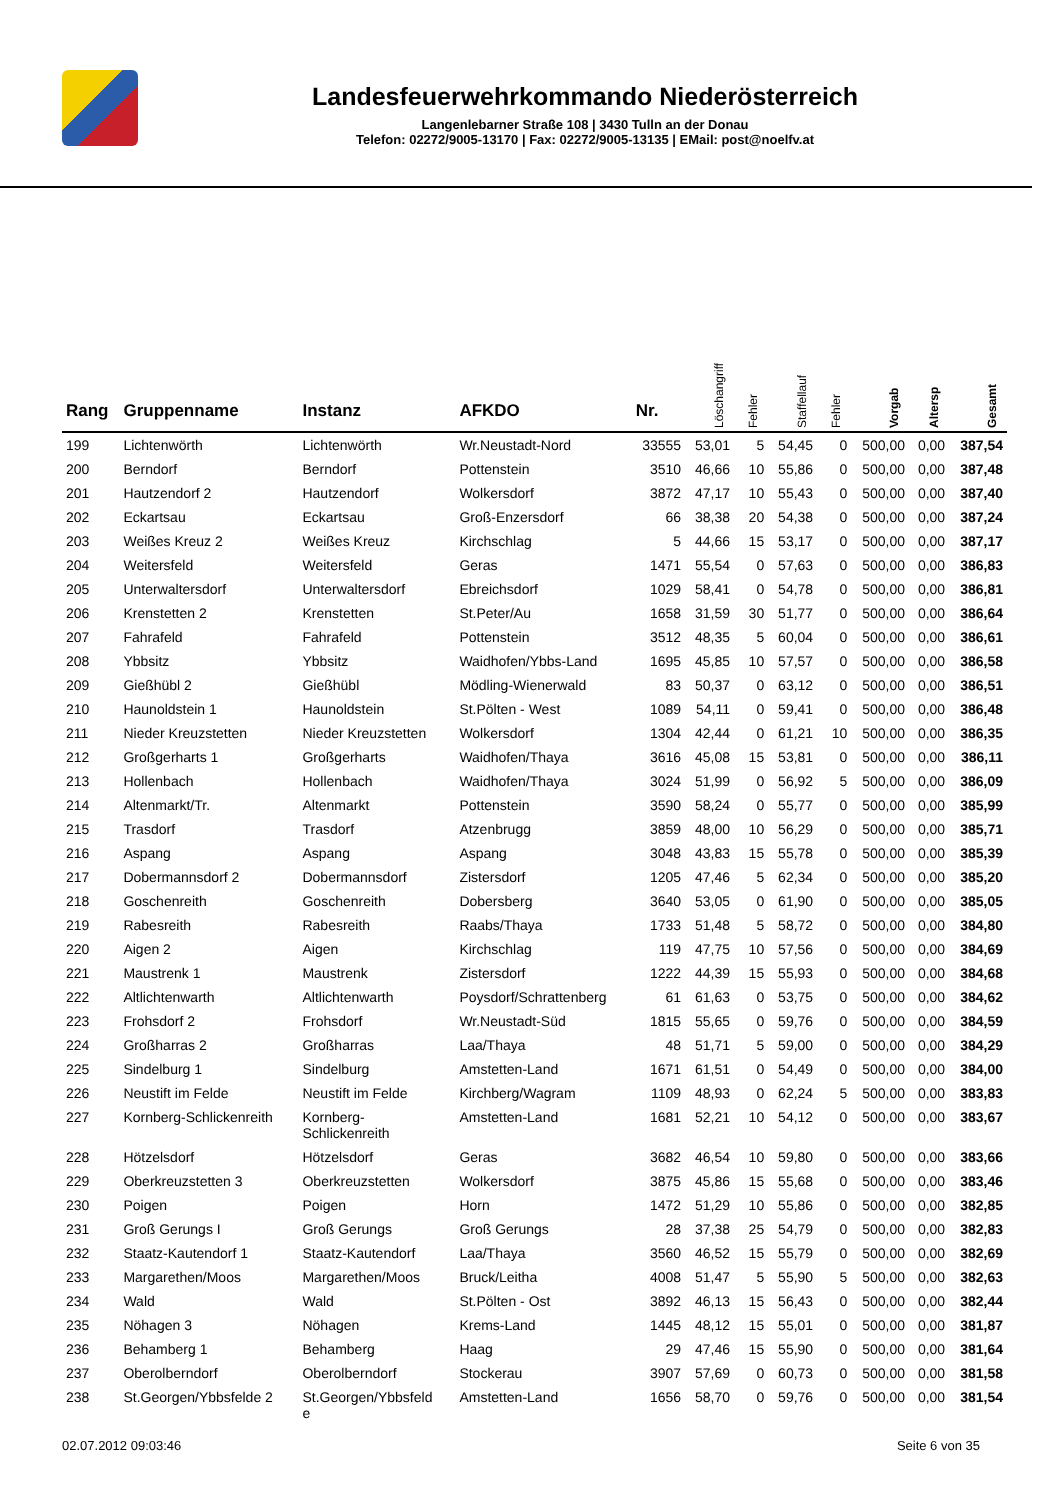Landesfeuerwehrkommando Niederösterreich
Langenlebarner Straße 108 | 3430 Tulln an der Donau
Telefon: 02272/9005-13170 | Fax: 02272/9005-13135 | EMail: post@noelfv.at
| Rang | Gruppenname | Instanz | AFKDO | Nr. | Löschangriff | Fehler | Staffellauf | Fehler | Vorgab | Altersp | Gesamt |
| --- | --- | --- | --- | --- | --- | --- | --- | --- | --- | --- | --- |
| 199 | Lichtenwörth | Lichtenwörth | Wr.Neustadt-Nord | 33555 | 53,01 | 5 | 54,45 | 0 | 500,00 | 0,00 | 387,54 |
| 200 | Berndorf | Berndorf | Pottenstein | 3510 | 46,66 | 10 | 55,86 | 0 | 500,00 | 0,00 | 387,48 |
| 201 | Hautzendorf 2 | Hautzendorf | Wolkersdorf | 3872 | 47,17 | 10 | 55,43 | 0 | 500,00 | 0,00 | 387,40 |
| 202 | Eckartsau | Eckartsau | Groß-Enzersdorf | 66 | 38,38 | 20 | 54,38 | 0 | 500,00 | 0,00 | 387,24 |
| 203 | Weißes Kreuz 2 | Weißes Kreuz | Kirchschlag | 5 | 44,66 | 15 | 53,17 | 0 | 500,00 | 0,00 | 387,17 |
| 204 | Weitersfeld | Weitersfeld | Geras | 1471 | 55,54 | 0 | 57,63 | 0 | 500,00 | 0,00 | 386,83 |
| 205 | Unterwaltersdorf | Unterwaltersdorf | Ebreichsdorf | 1029 | 58,41 | 0 | 54,78 | 0 | 500,00 | 0,00 | 386,81 |
| 206 | Krenstetten 2 | Krenstetten | St.Peter/Au | 1658 | 31,59 | 30 | 51,77 | 0 | 500,00 | 0,00 | 386,64 |
| 207 | Fahrafeld | Fahrafeld | Pottenstein | 3512 | 48,35 | 5 | 60,04 | 0 | 500,00 | 0,00 | 386,61 |
| 208 | Ybbsitz | Ybbsitz | Waidhofen/Ybbs-Land | 1695 | 45,85 | 10 | 57,57 | 0 | 500,00 | 0,00 | 386,58 |
| 209 | Gießhübl 2 | Gießhübl | Mödling-Wienerwald | 83 | 50,37 | 0 | 63,12 | 0 | 500,00 | 0,00 | 386,51 |
| 210 | Haunoldstein 1 | Haunoldstein | St.Pölten - West | 1089 | 54,11 | 0 | 59,41 | 0 | 500,00 | 0,00 | 386,48 |
| 211 | Nieder Kreuzstetten | Nieder Kreuzstetten | Wolkersdorf | 1304 | 42,44 | 0 | 61,21 | 10 | 500,00 | 0,00 | 386,35 |
| 212 | Großgerharts 1 | Großgerharts | Waidhofen/Thaya | 3616 | 45,08 | 15 | 53,81 | 0 | 500,00 | 0,00 | 386,11 |
| 213 | Hollenbach | Hollenbach | Waidhofen/Thaya | 3024 | 51,99 | 0 | 56,92 | 5 | 500,00 | 0,00 | 386,09 |
| 214 | Altenmarkt/Tr. | Altenmarkt | Pottenstein | 3590 | 58,24 | 0 | 55,77 | 0 | 500,00 | 0,00 | 385,99 |
| 215 | Trasdorf | Trasdorf | Atzenbrugg | 3859 | 48,00 | 10 | 56,29 | 0 | 500,00 | 0,00 | 385,71 |
| 216 | Aspang | Aspang | Aspang | 3048 | 43,83 | 15 | 55,78 | 0 | 500,00 | 0,00 | 385,39 |
| 217 | Dobermannsdorf 2 | Dobermannsdorf | Zistersdorf | 1205 | 47,46 | 5 | 62,34 | 0 | 500,00 | 0,00 | 385,20 |
| 218 | Goschenreith | Goschenreith | Dobersberg | 3640 | 53,05 | 0 | 61,90 | 0 | 500,00 | 0,00 | 385,05 |
| 219 | Rabesreith | Rabesreith | Raabs/Thaya | 1733 | 51,48 | 5 | 58,72 | 0 | 500,00 | 0,00 | 384,80 |
| 220 | Aigen 2 | Aigen | Kirchschlag | 119 | 47,75 | 10 | 57,56 | 0 | 500,00 | 0,00 | 384,69 |
| 221 | Maustrenk 1 | Maustrenk | Zistersdorf | 1222 | 44,39 | 15 | 55,93 | 0 | 500,00 | 0,00 | 384,68 |
| 222 | Altlichtenwarth | Altlichtenwarth | Poysdorf/Schrattenberg | 61 | 61,63 | 0 | 53,75 | 0 | 500,00 | 0,00 | 384,62 |
| 223 | Frohsdorf 2 | Frohsdorf | Wr.Neustadt-Süd | 1815 | 55,65 | 0 | 59,76 | 0 | 500,00 | 0,00 | 384,59 |
| 224 | Großharras 2 | Großharras | Laa/Thaya | 48 | 51,71 | 5 | 59,00 | 0 | 500,00 | 0,00 | 384,29 |
| 225 | Sindelburg 1 | Sindelburg | Amstetten-Land | 1671 | 61,51 | 0 | 54,49 | 0 | 500,00 | 0,00 | 384,00 |
| 226 | Neustift im Felde | Neustift im Felde | Kirchberg/Wagram | 1109 | 48,93 | 0 | 62,24 | 5 | 500,00 | 0,00 | 383,83 |
| 227 | Kornberg-Schlickenreith | Kornberg- Schlickenreith | Amstetten-Land | 1681 | 52,21 | 10 | 54,12 | 0 | 500,00 | 0,00 | 383,67 |
| 228 | Hötzelsdorf | Hötzelsdorf | Geras | 3682 | 46,54 | 10 | 59,80 | 0 | 500,00 | 0,00 | 383,66 |
| 229 | Oberkreuzstetten 3 | Oberkreuzstetten | Wolkersdorf | 3875 | 45,86 | 15 | 55,68 | 0 | 500,00 | 0,00 | 383,46 |
| 230 | Poigen | Poigen | Horn | 1472 | 51,29 | 10 | 55,86 | 0 | 500,00 | 0,00 | 382,85 |
| 231 | Groß Gerungs I | Groß Gerungs | Groß Gerungs | 28 | 37,38 | 25 | 54,79 | 0 | 500,00 | 0,00 | 382,83 |
| 232 | Staatz-Kautendorf 1 | Staatz-Kautendorf | Laa/Thaya | 3560 | 46,52 | 15 | 55,79 | 0 | 500,00 | 0,00 | 382,69 |
| 233 | Margarethen/Moos | Margarethen/Moos | Bruck/Leitha | 4008 | 51,47 | 5 | 55,90 | 5 | 500,00 | 0,00 | 382,63 |
| 234 | Wald | Wald | St.Pölten - Ost | 3892 | 46,13 | 15 | 56,43 | 0 | 500,00 | 0,00 | 382,44 |
| 235 | Nöhagen 3 | Nöhagen | Krems-Land | 1445 | 48,12 | 15 | 55,01 | 0 | 500,00 | 0,00 | 381,87 |
| 236 | Behamberg 1 | Behamberg | Haag | 29 | 47,46 | 15 | 55,90 | 0 | 500,00 | 0,00 | 381,64 |
| 237 | Oberolberndorf | Oberolberndorf | Stockerau | 3907 | 57,69 | 0 | 60,73 | 0 | 500,00 | 0,00 | 381,58 |
| 238 | St.Georgen/Ybbsfelde 2 | St.Georgen/Ybbsfeld e | Amstetten-Land | 1656 | 58,70 | 0 | 59,76 | 0 | 500,00 | 0,00 | 381,54 |
02.07.2012 09:03:46 Seite 6 von 35